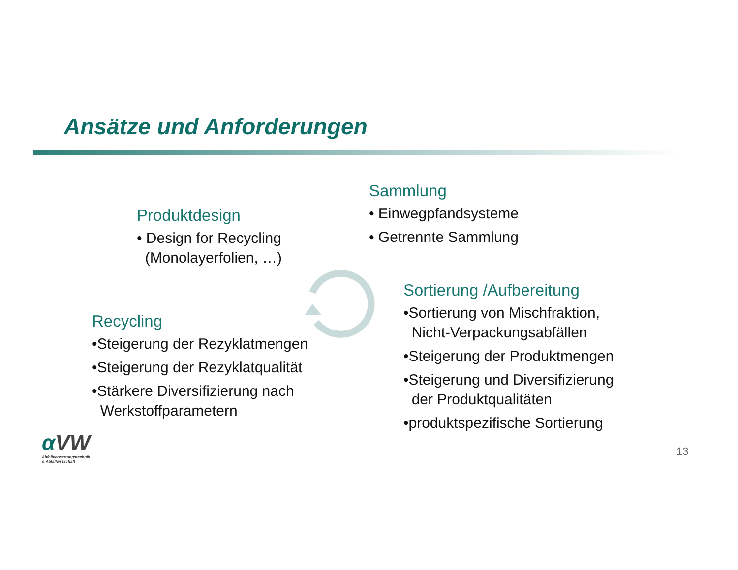Ansätze und Anforderungen
Produktdesign
• Design for Recycling
(Monolayerfolien, …)
Sammlung
• Einwegpfandsysteme
• Getrennte Sammlung
Sortierung /Aufbereitung
•Sortierung von Mischfraktion,
Nicht-Verpackungsabfällen
•Steigerung der Produktmengen
•Steigerung und Diversifizierung
der Produktqualitäten
•produktspezifische Sortierung
Recycling
•Steigerung der Rezyklatmengen
•Steigerung der Rezyklatqualität
•Stärkere Diversifizierung nach
Werkstoffparametern
αVW
Abfallverwertungstechnik
& Abfallwirtschaft
13